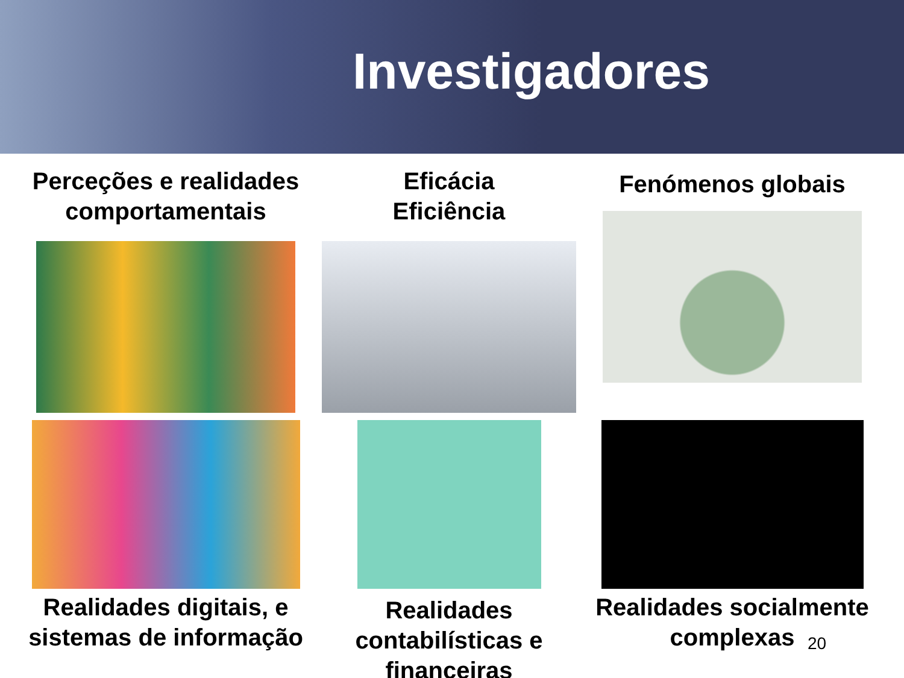Investigadores
Perceções e realidades comportamentais
Eficácia
Eficiência
Fenómenos globais
Realidades digitais, e sistemas de informação
Realidades contabilísticas e financeiras
Realidades socialmente complexas
20